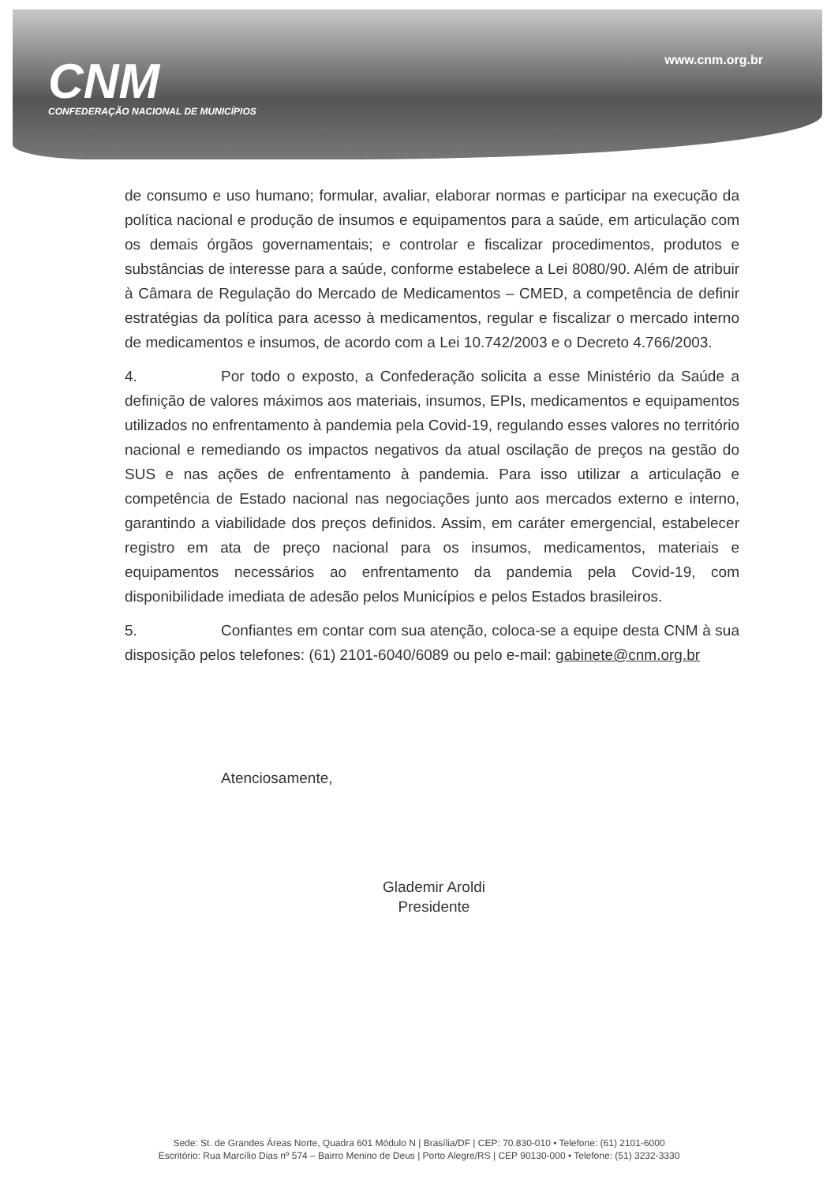CNM
CONFEDERAÇÃO NACIONAL DE MUNICÍPIOS
www.cnm.org.br
de consumo e uso humano; formular, avaliar, elaborar normas e participar na execução da política nacional e produção de insumos e equipamentos para a saúde, em articulação com os demais órgãos governamentais; e controlar e fiscalizar procedimentos, produtos e substâncias de interesse para a saúde, conforme estabelece a Lei 8080/90. Além de atribuir à Câmara de Regulação do Mercado de Medicamentos – CMED, a competência de definir estratégias da política para acesso à medicamentos, regular e fiscalizar o mercado interno de medicamentos e insumos, de acordo com a Lei 10.742/2003 e o Decreto 4.766/2003.
4. Por todo o exposto, a Confederação solicita a esse Ministério da Saúde a definição de valores máximos aos materiais, insumos, EPIs, medicamentos e equipamentos utilizados no enfrentamento à pandemia pela Covid-19, regulando esses valores no território nacional e remediando os impactos negativos da atual oscilação de preços na gestão do SUS e nas ações de enfrentamento à pandemia. Para isso utilizar a articulação e competência de Estado nacional nas negociações junto aos mercados externo e interno, garantindo a viabilidade dos preços definidos. Assim, em caráter emergencial, estabelecer registro em ata de preço nacional para os insumos, medicamentos, materiais e equipamentos necessários ao enfrentamento da pandemia pela Covid-19, com disponibilidade imediata de adesão pelos Municípios e pelos Estados brasileiros.
5. Confiantes em contar com sua atenção, coloca-se a equipe desta CNM à sua disposição pelos telefones: (61) 2101-6040/6089 ou pelo e-mail: gabinete@cnm.org.br
Atenciosamente,
Glademir Aroldi
Presidente
Sede: St. de Grandes Áreas Norte, Quadra 601 Módulo N | Brasília/DF | CEP: 70.830-010 • Telefone: (61) 2101-6000
Escritório: Rua Marcílio Dias nº 574 – Bairro Menino de Deus | Porto Alegre/RS | CEP 90130-000 • Telefone: (51) 3232-3330